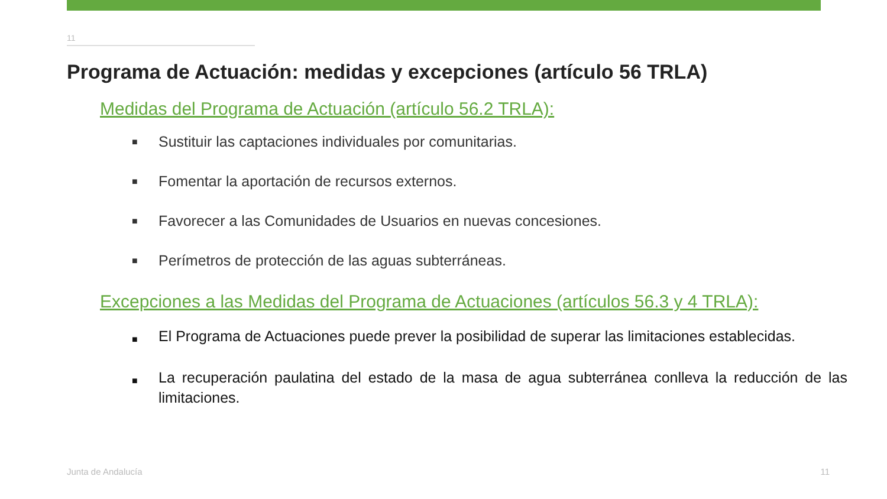11
Programa de Actuación: medidas y excepciones (artículo 56 TRLA)
Medidas del Programa de Actuación (artículo 56.2 TRLA):
■ Sustituir las captaciones individuales por comunitarias.
■ Fomentar la aportación de recursos externos.
■ Favorecer a las Comunidades de Usuarios en nuevas concesiones.
■ Perímetros de protección de las aguas subterráneas.
Excepciones a las Medidas del Programa de Actuaciones (artículos 56.3 y 4 TRLA):
■ El Programa de Actuaciones puede prever la posibilidad de superar las limitaciones establecidas.
■ La recuperación paulatina del estado de la masa de agua subterránea conlleva la reducción de las limitaciones.
Junta de Andalucía 11